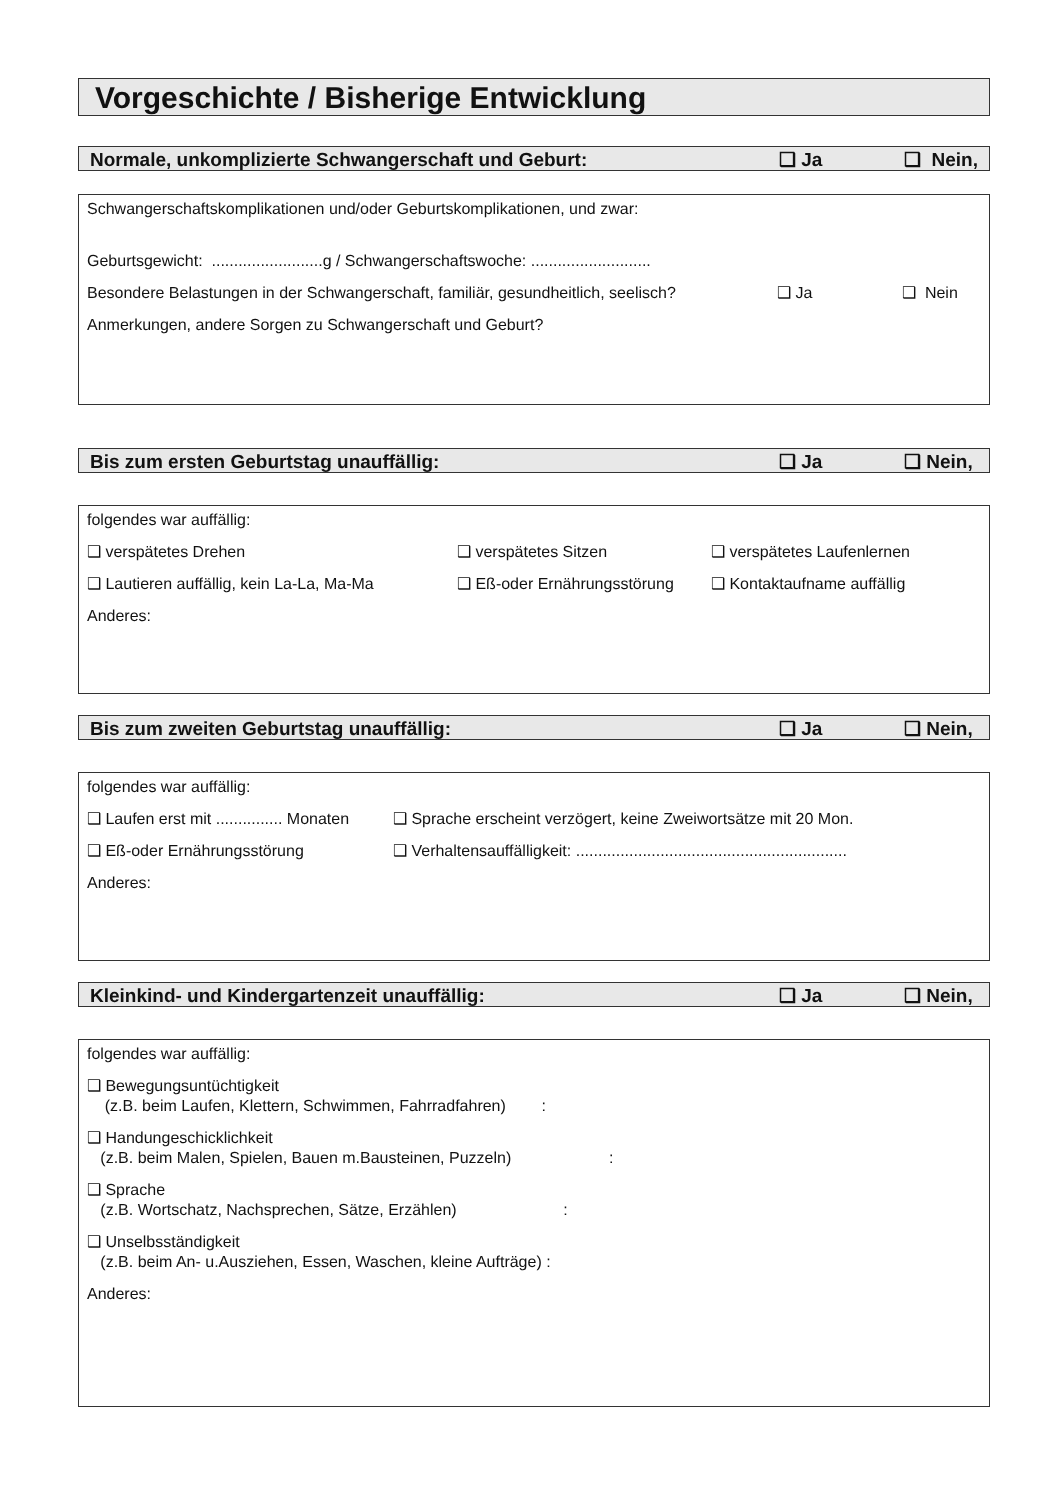Vorgeschichte / Bisherige Entwicklung
Normale, unkomplizierte Schwangerschaft und Geburt: ❑ Ja ❑ Nein,
Schwangerschaftskomplikationen und/oder Geburtskomplikationen, und zwar:
Geburtsgewicht: .........................g / Schwangerschaftswoche: ...........................
Besondere Belastungen in der Schwangerschaft, familiär, gesundheitlich, seelisch? ❑ Ja ❑ Nein
Anmerkungen, andere Sorgen zu Schwangerschaft und Geburt?
Bis zum ersten Geburtstag unauffällig: ❑ Ja ❑ Nein,
folgendes war auffällig:
❑ verspätetes Drehen ❑ verspätetes Sitzen ❑ verspätetes Laufenlernen
❑ Lautieren auffällig, kein La-La, Ma-Ma ❑ Eß-oder Ernährungsstörung ❑ Kontaktaufname auffällig
Anderes:
Bis zum zweiten Geburtstag unauffällig: ❑ Ja ❑ Nein,
folgendes war auffällig:
❑ Laufen erst mit ............... Monaten ❑ Sprache erscheint verzögert, keine Zweiwortsätze mit 20 Mon.
❑ Eß-oder Ernährungsstörung ❑ Verhaltensauffälligkeit: .............................................................
Anderes:
Kleinkind- und Kindergartenzeit unauffällig: ❑ Ja ❑ Nein,
folgendes war auffällig:
❑ Bewegungsuntüchtigkeit
(z.B. beim Laufen, Klettern, Schwimmen, Fahrradfahren) :
❑ Handungeschicklichkeit
(z.B. beim Malen, Spielen, Bauen m.Bausteinen, Puzzeln) :
❑ Sprache
(z.B. Wortschatz, Nachsprechen, Sätze, Erzählen) :
❑ Unselbsständigkeit
(z.B. beim An- u.Ausziehen, Essen, Waschen, kleine Aufträge) :
Anderes: